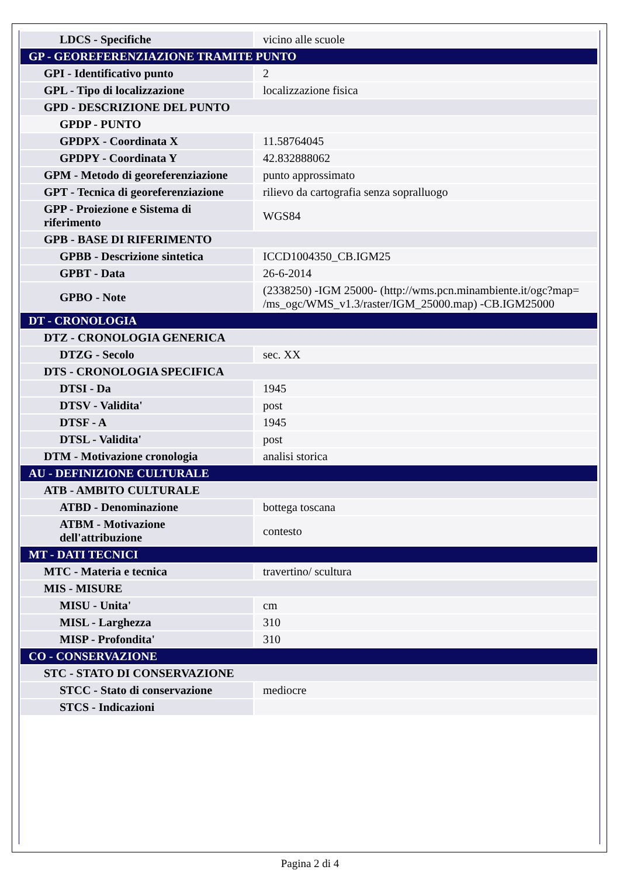| LDCS - Specifiche | vicino alle scuole |
| GP - GEOREFERENZIAZIONE TRAMITE PUNTO | |
| GPI - Identificativo punto | 2 |
| GPL - Tipo di localizzazione | localizzazione fisica |
| GPD - DESCRIZIONE DEL PUNTO | |
| GPDP - PUNTO | |
| GPDPX - Coordinata X | 11.58764045 |
| GPDPY - Coordinata Y | 42.832888062 |
| GPM - Metodo di georeferenziazione | punto approssimato |
| GPT - Tecnica di georeferenziazione | rilievo da cartografia senza sopralluogo |
| GPP - Proiezione e Sistema di riferimento | WGS84 |
| GPB - BASE DI RIFERIMENTO | |
| GPBB - Descrizione sintetica | ICCD1004350_CB.IGM25 |
| GPBT - Data | 26-6-2014 |
| GPBO - Note | (2338250) -IGM 25000- (http://wms.pcn.minambiente.it/ogc?map= /ms_ogc/WMS_v1.3/raster/IGM_25000.map) -CB.IGM25000 |
| DT - CRONOLOGIA | |
| DTZ - CRONOLOGIA GENERICA | |
| DTZG - Secolo | sec. XX |
| DTS - CRONOLOGIA SPECIFICA | |
| DTSI - Da | 1945 |
| DTSV - Validita' | post |
| DTSF - A | 1945 |
| DTSL - Validita' | post |
| DTM - Motivazione cronologia | analisi storica |
| AU - DEFINIZIONE CULTURALE | |
| ATB - AMBITO CULTURALE | |
| ATBD - Denominazione | bottega toscana |
| ATBM - Motivazione dell'attribuzione | contesto |
| MT - DATI TECNICI | |
| MTC - Materia e tecnica | travertino/ scultura |
| MIS - MISURE | |
| MISU - Unita' | cm |
| MISL - Larghezza | 310 |
| MISP - Profondita' | 310 |
| CO - CONSERVAZIONE | |
| STC - STATO DI CONSERVAZIONE | |
| STCC - Stato di conservazione | mediocre |
| STCS - Indicazioni | |
Pagina 2 di 4